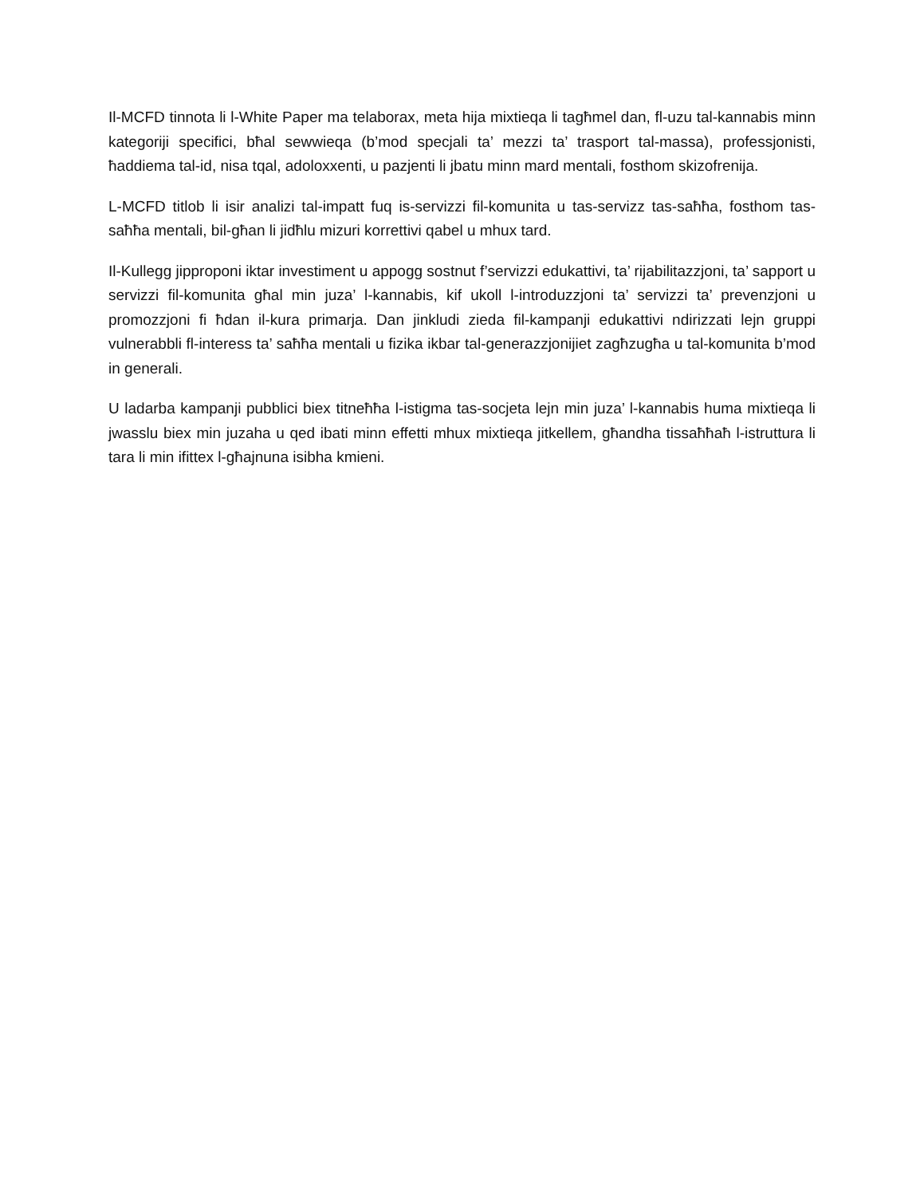Il-MCFD tinnota li l-White Paper ma telaborax, meta hija mixtieqa li tagħmel dan, fl-uzu tal-kannabis minn kategoriji specifici, bħal sewwieqa (b’mod specjali ta’ mezzi ta’ trasport tal-massa), professjonisti, ħaddiema tal-id, nisa tqal, adoloxxenti, u pazjenti li jbatu minn mard mentali, fosthom skizofrenija.
L-MCFD titlob li isir analizi tal-impatt fuq is-servizzi fil-komunita u tas-servizz tas-saħħa, fosthom tas-saħħa mentali, bil-għan li jidħlu mizuri korrettivi qabel u mhux tard.
Il-Kullegg jipproponi iktar investiment u appogg sostnut f’servizzi edukattivi, ta’ rijabilitazzjoni, ta’ sapport u servizzi fil-komunita għal min juza’ l-kannabis, kif ukoll l-introduzzjoni ta’ servizzi ta’ prevenzjoni u promozzjoni fi ħdan il-kura primarja. Dan jinkludi zieda fil-kampanji edukattivi ndirizzati lejn gruppi vulnerabbli fl-interess ta’ saħħa mentali u fizika ikbar tal-generazzjonijiet zagħzugħa u tal-komunita b’mod in generali.
U ladarba kampanji pubblici biex titneħħa l-istigma tas-socjeta lejn min juza’ l-kannabis huma mixtieqa li jwasslu biex min juzaha u qed ibati minn effetti mhux mixtieqa jitkellem, għandha tissaħħaħ l-istruttura li tara li min ifittex l-għajnuna isibha kmieni.